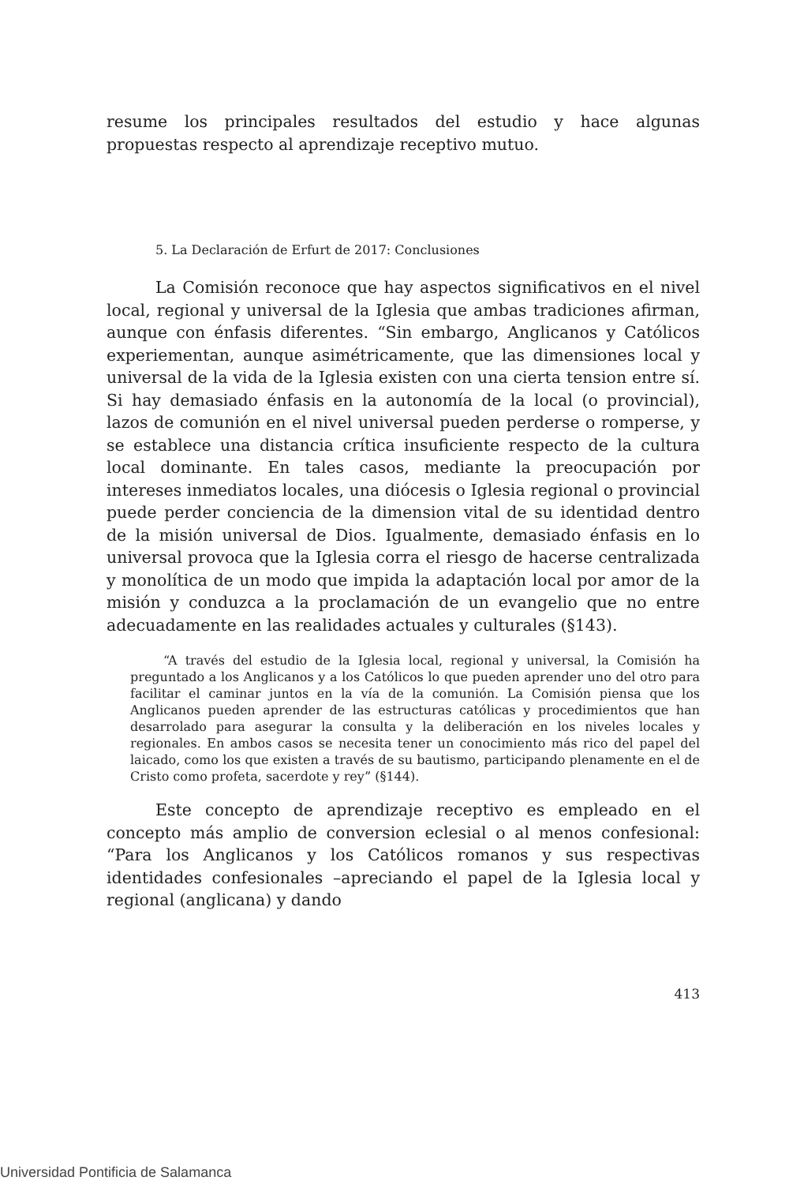resume los principales resultados del estudio y hace algunas propuestas respecto al aprendizaje receptivo mutuo.
5. La Declaración de Erfurt de 2017: Conclusiones
La Comisión reconoce que hay aspectos significativos en el nivel local, regional y universal de la Iglesia que ambas tradiciones afirman, aunque con énfasis diferentes. “Sin embargo, Anglicanos y Católicos experiementan, aunque asimétricamente, que las dimensiones local y universal de la vida de la Iglesia existen con una cierta tension entre sí. Si hay demasiado énfasis en la autonomía de la local (o provincial), lazos de comunión en el nivel universal pueden perderse o romperse, y se establece una distancia crítica insuficiente respecto de la cultura local dominante. En tales casos, mediante la preocupación por intereses inmediatos locales, una diócesis o Iglesia regional o provincial puede perder conciencia de la dimension vital de su identidad dentro de la misión universal de Dios. Igualmente, demasiado énfasis en lo universal provoca que la Iglesia corra el riesgo de hacerse centralizada y monolítica de un modo que impida la adaptación local por amor de la misión y conduzca a la proclamación de un evangelio que no entre adecuadamente en las realidades actuales y culturales (§143).
“A través del estudio de la Iglesia local, regional y universal, la Comisión ha preguntado a los Anglicanos y a los Católicos lo que pueden aprender uno del otro para facilitar el caminar juntos en la vía de la comunión. La Comisión piensa que los Anglicanos pueden aprender de las estructuras católicas y procedimientos que han desarrolado para asegurar la consulta y la deliberación en los niveles locales y regionales. En ambos casos se necesita tener un conocimiento más rico del papel del laicado, como los que existen a través de su bautismo, participando plenamente en el de Cristo como profeta, sacerdote y rey” (§144).
Este concepto de aprendizaje receptivo es empleado en el concepto más amplio de conversion eclesial o al menos confesional: “Para los Anglicanos y los Católicos romanos y sus respectivas identidades confesionales –apreciando el papel de la Iglesia local y regional (anglicana) y dando
413
Universidad Pontificia de Salamanca